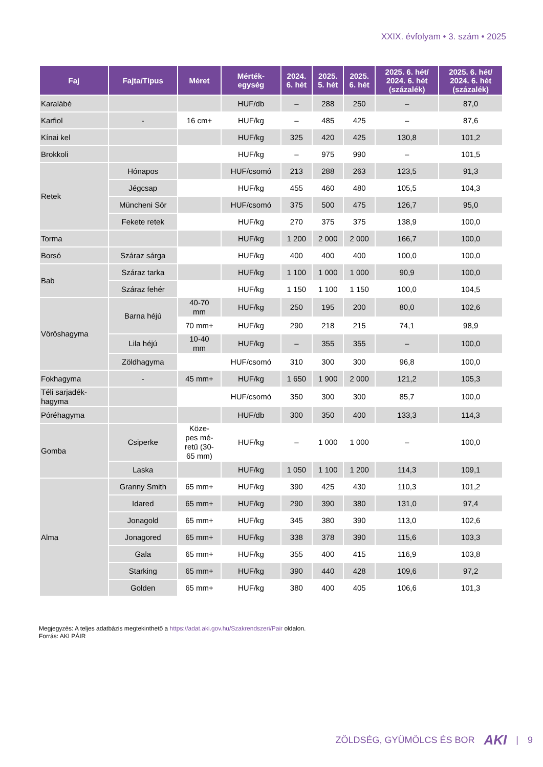XXIX. évfolyam • 3. szám • 2025
| Faj | Fajta/Típus | Méret | Mérték- egység | 2024. 6. hét | 2025. 5. hét | 2025. 6. hét | 2025. 6. hét/ 2024. 6. hét (százalék) | 2025. 6. hét/ 2024. 6. hét (százalék) |
| --- | --- | --- | --- | --- | --- | --- | --- | --- |
| Karalábé | | | HUF/db | – | 288 | 250 | – | 87,0 |
| Karfiol | - | 16 cm+ | HUF/kg | – | 485 | 425 | – | 87,6 |
| Kínai kel | | | HUF/kg | 325 | 420 | 425 | 130,8 | 101,2 |
| Brokkoli | | | HUF/kg | – | 975 | 990 | – | 101,5 |
| Retek | Hónapos | | HUF/csomó | 213 | 288 | 263 | 123,5 | 91,3 |
| | Jégcsap | | HUF/kg | 455 | 460 | 480 | 105,5 | 104,3 |
| | Müncheni Sör | | HUF/csomó | 375 | 500 | 475 | 126,7 | 95,0 |
| | Fekete retek | | HUF/kg | 270 | 375 | 375 | 138,9 | 100,0 |
| Torma | | | HUF/kg | 1 200 | 2 000 | 2 000 | 166,7 | 100,0 |
| Borsó | Száraz sárga | | HUF/kg | 400 | 400 | 400 | 100,0 | 100,0 |
| Bab | Száraz tarka | | HUF/kg | 1 100 | 1 000 | 1 000 | 90,9 | 100,0 |
| | Száraz fehér | | HUF/kg | 1 150 | 1 100 | 1 150 | 100,0 | 104,5 |
| Vöröshagyma | Barna héjú | 40-70 mm | HUF/kg | 250 | 195 | 200 | 80,0 | 102,6 |
| | | 70 mm+ | HUF/kg | 290 | 218 | 215 | 74,1 | 98,9 |
| | Lila héjú | 10-40 mm | HUF/kg | – | 355 | 355 | – | 100,0 |
| | Zöldhagyma | | HUF/csomó | 310 | 300 | 300 | 96,8 | 100,0 |
| Fokhagyma | - | 45 mm+ | HUF/kg | 1 650 | 1 900 | 2 000 | 121,2 | 105,3 |
| Téli sarjadék- hagyma | | | HUF/csomó | 350 | 300 | 300 | 85,7 | 100,0 |
| Póréhagyma | | | HUF/db | 300 | 350 | 400 | 133,3 | 114,3 |
| Gomba | Csiperke | Köze- pes mé- retű (30- 65 mm) | HUF/kg | – | 1 000 | 1 000 | – | 100,0 |
| | Laska | | HUF/kg | 1 050 | 1 100 | 1 200 | 114,3 | 109,1 |
| Alma | Granny Smith | 65 mm+ | HUF/kg | 390 | 425 | 430 | 110,3 | 101,2 |
| | Idared | 65 mm+ | HUF/kg | 290 | 390 | 380 | 131,0 | 97,4 |
| | Jonagold | 65 mm+ | HUF/kg | 345 | 380 | 390 | 113,0 | 102,6 |
| | Jonagored | 65 mm+ | HUF/kg | 338 | 378 | 390 | 115,6 | 103,3 |
| | Gala | 65 mm+ | HUF/kg | 355 | 400 | 415 | 116,9 | 103,8 |
| | Starking | 65 mm+ | HUF/kg | 390 | 440 | 428 | 109,6 | 97,2 |
| | Golden | 65 mm+ | HUF/kg | 380 | 400 | 405 | 106,6 | 101,3 |
Megjegyzés: A teljes adatbázis megtekinthető a https://adat.aki.gov.hu/Szakrendszeri/Pair oldalon.
Forrás: AKI PÁIR
ZÖLDSÉG, GYÜMÖLCS ÉS BOR AKI | 9